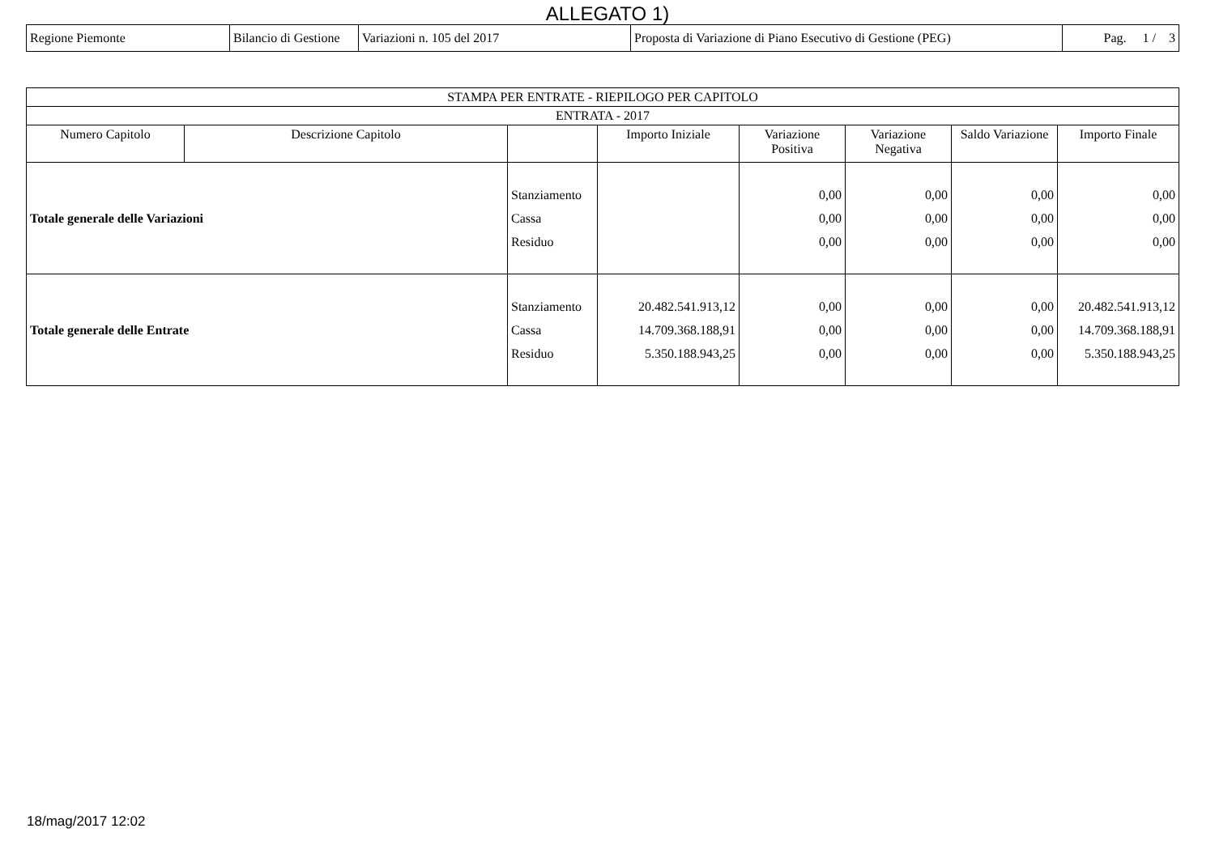ALLEGATO 1)
| Regione Piemonte | Bilancio di Gestione | Variazioni n. 105 del 2017 | Proposta di Variazione di Piano Esecutivo di Gestione (PEG) | Pag. 1 / 3 |
| STAMPA PER ENTRATE - RIEPILOGO PER CAPITOLO | | | | | | | |
| --- | --- | --- | --- | --- | --- | --- | --- |
| ENTRATA - 2017 | | | | | | | |
| Numero Capitolo | Descrizione Capitolo | | Importo Iniziale | Variazione Positiva | Variazione Negativa | Saldo Variazione | Importo Finale |
| Totale generale delle Variazioni | | Stanziamento Cassa Residuo | | 0,00 0,00 0,00 | 0,00 0,00 0,00 | 0,00 0,00 0,00 | 0,00 0,00 0,00 |
| Totale generale delle Entrate | | Stanziamento Cassa Residuo | 20.482.541.913,12 14.709.368.188,91 5.350.188.943,25 | 0,00 0,00 0,00 | 0,00 0,00 0,00 | 0,00 0,00 0,00 | 20.482.541.913,12 14.709.368.188,91 5.350.188.943,25 |
18/mag/2017 12:02